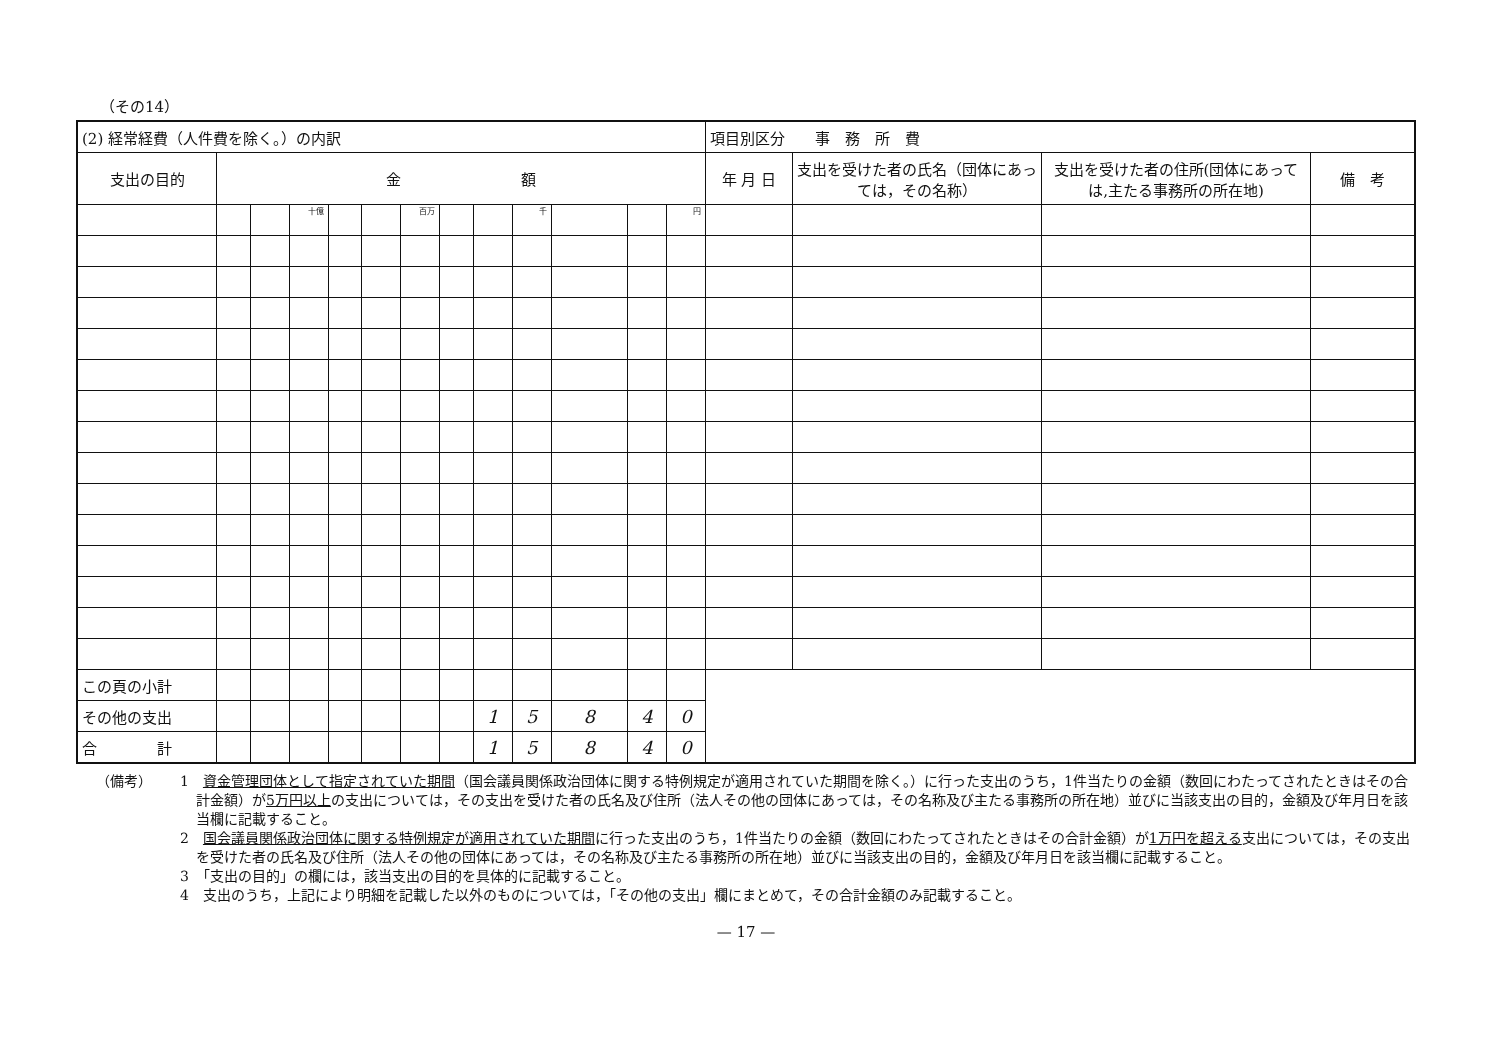（その14）
| (2) 経常経費（人件費を除く。）の内訳 | | | | | | | | | | | | | 項目別区分 事 務 所 費 | | | |
| 支出の目的 | 金 額 | | | | | | | | | | | | 年 月 日 | 支出を受けた者の氏名（団体にあっては，その名称） | 支出を受けた者の住所(団体にあっては,主たる事務所の所在地) | 備 考 |
| | | | 十億 | | | 百万 | | | 千 | | | 円 | | | | |
| この頁の小計 | | | | | | | | | | | | | | | | |
| その他の支出 | | | | | | | | 1 | 5 | 8 | 4 | 0 | | | | |
| 合 計 | | | | | | | | 1 | 5 | 8 | 4 | 0 | | | | |
（備考）
1　資金管理団体として指定されていた期間（国会議員関係政治団体に関する特例規定が適用されていた期間を除く。）に行った支出のうち，1件当たりの金額（数回にわたってされたときはその合計金額）が5万円以上の支出については，その支出を受けた者の氏名及び住所（法人その他の団体にあっては，その名称及び主たる事務所の所在地）並びに当該支出の目的，金額及び年月日を該当欄に記載すること。
2　国会議員関係政治団体に関する特例規定が適用されていた期間に行った支出のうち，1件当たりの金額（数回にわたってされたときはその合計金額）が1万円を超える支出については，その支出を受けた者の氏名及び住所（法人その他の団体にあっては，その名称及び主たる事務所の所在地）並びに当該支出の目的，金額及び年月日を該当欄に記載すること。
3　「支出の目的」の欄には，該当支出の目的を具体的に記載すること。
4　支出のうち，上記により明細を記載した以外のものについては，「その他の支出」欄にまとめて，その合計金額のみ記載すること。
— 17 —